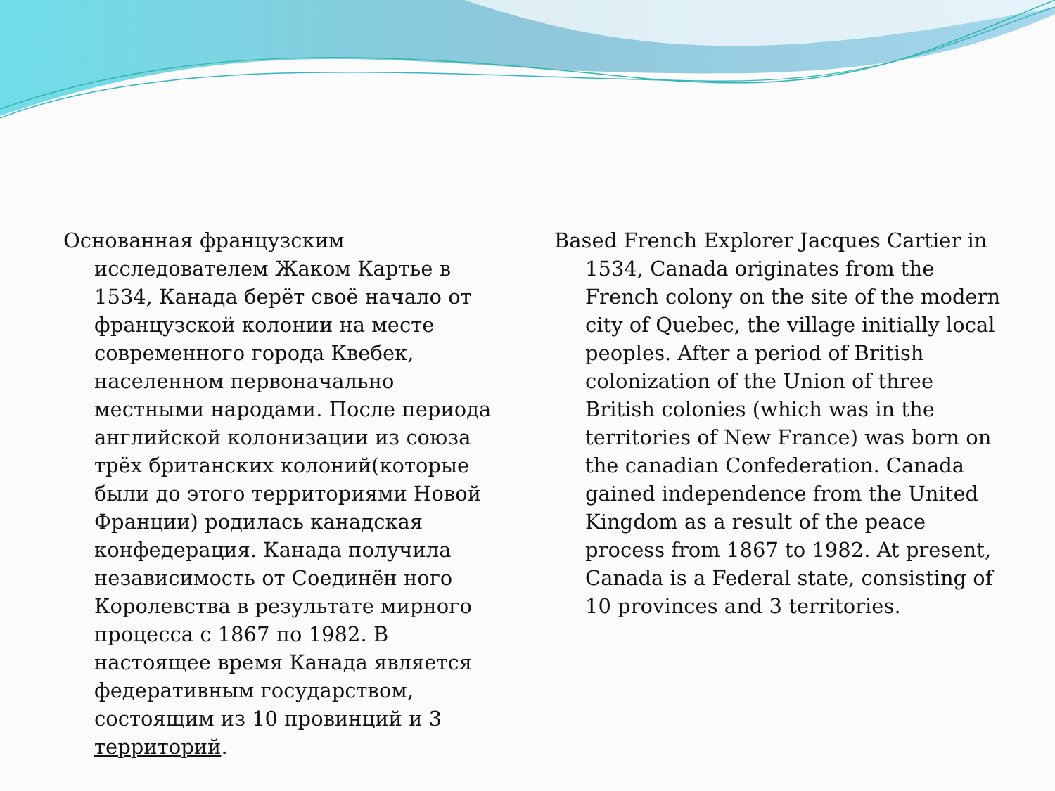Основанная французским исследователем Жаком Картье в 1534, Канада берёт своё начало от французской колонии на месте современного города Квебек, населенном первоначально местными народами. После периода английской колонизации из союза трёх британских колоний(которые были до этого территориями Новой Франции) родилась канадская конфедерация. Канада получила независимость от Соединён ного Королевства в результате мирного процесса с 1867 по 1982. В настоящее время Канада является федеративным государством, состоящим из 10 провинций и 3 территорий.
Based French Explorer Jacques Cartier in 1534, Canada originates from the French colony on the site of the modern city of Quebec, the village initially local peoples. After a period of British colonization of the Union of three British colonies (which was in the territories of New France) was born on the canadian Confederation. Canada gained independence from the United Kingdom as a result of the peace process from 1867 to 1982. At present, Canada is a Federal state, consisting of 10 provinces and 3 territories.